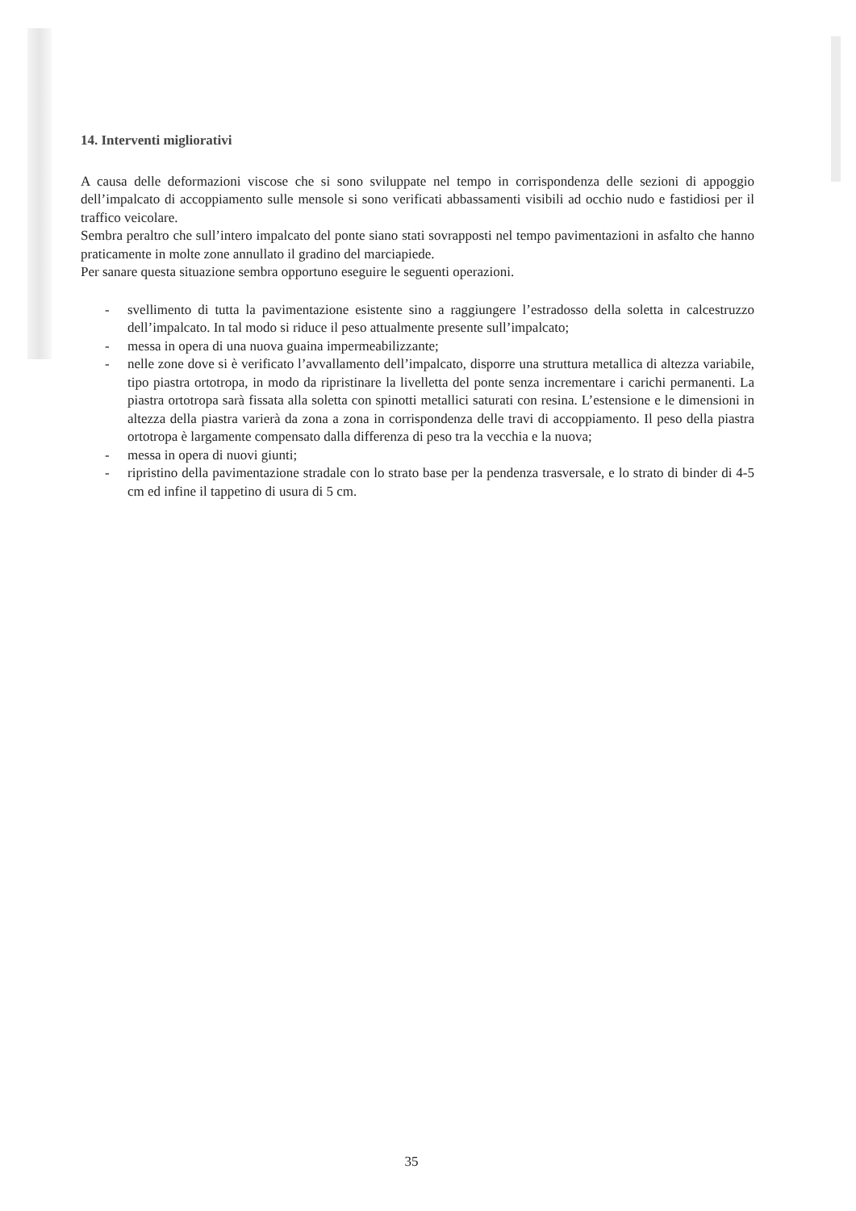14. Interventi migliorativi
A causa delle deformazioni viscose che si sono sviluppate nel tempo in corrispondenza delle sezioni di appoggio dell’impalcato di accoppiamento sulle mensole si sono verificati abbassamenti visibili ad occhio nudo e fastidiosi per il traffico veicolare.
Sembra peraltro che sull’intero impalcato del ponte siano stati sovrapposti nel tempo pavimentazioni in asfalto che hanno praticamente in molte zone annullato il gradino del marciapiede.
Per sanare questa situazione sembra opportuno eseguire le seguenti operazioni.
- svellimento di tutta la pavimentazione esistente sino a raggiungere l’estradosso della soletta in calcestruzzo dell’impalcato. In tal modo si riduce il peso attualmente presente sull’impalcato;
- messa in opera di una nuova guaina impermeabilizzante;
- nelle zone dove si è verificato l’avvallamento dell’impalcato, disporre una struttura metallica di altezza variabile, tipo piastra ortotropa, in modo da ripristinare la livelletta del ponte senza incrementare i carichi permanenti. La piastra ortotropa sarà fissata alla soletta con spinotti metallici saturati con resina. L’estensione e le dimensioni in altezza della piastra varierà da zona a zona in corrispondenza delle travi di accoppiamento. Il peso della piastra ortotropa è largamente compensato dalla differenza di peso tra la vecchia e la nuova;
- messa in opera di nuovi giunti;
- ripristino della pavimentazione stradale con lo strato base per la pendenza trasversale, e lo strato di binder di 4-5 cm ed infine il tappetino di usura di 5 cm.
35